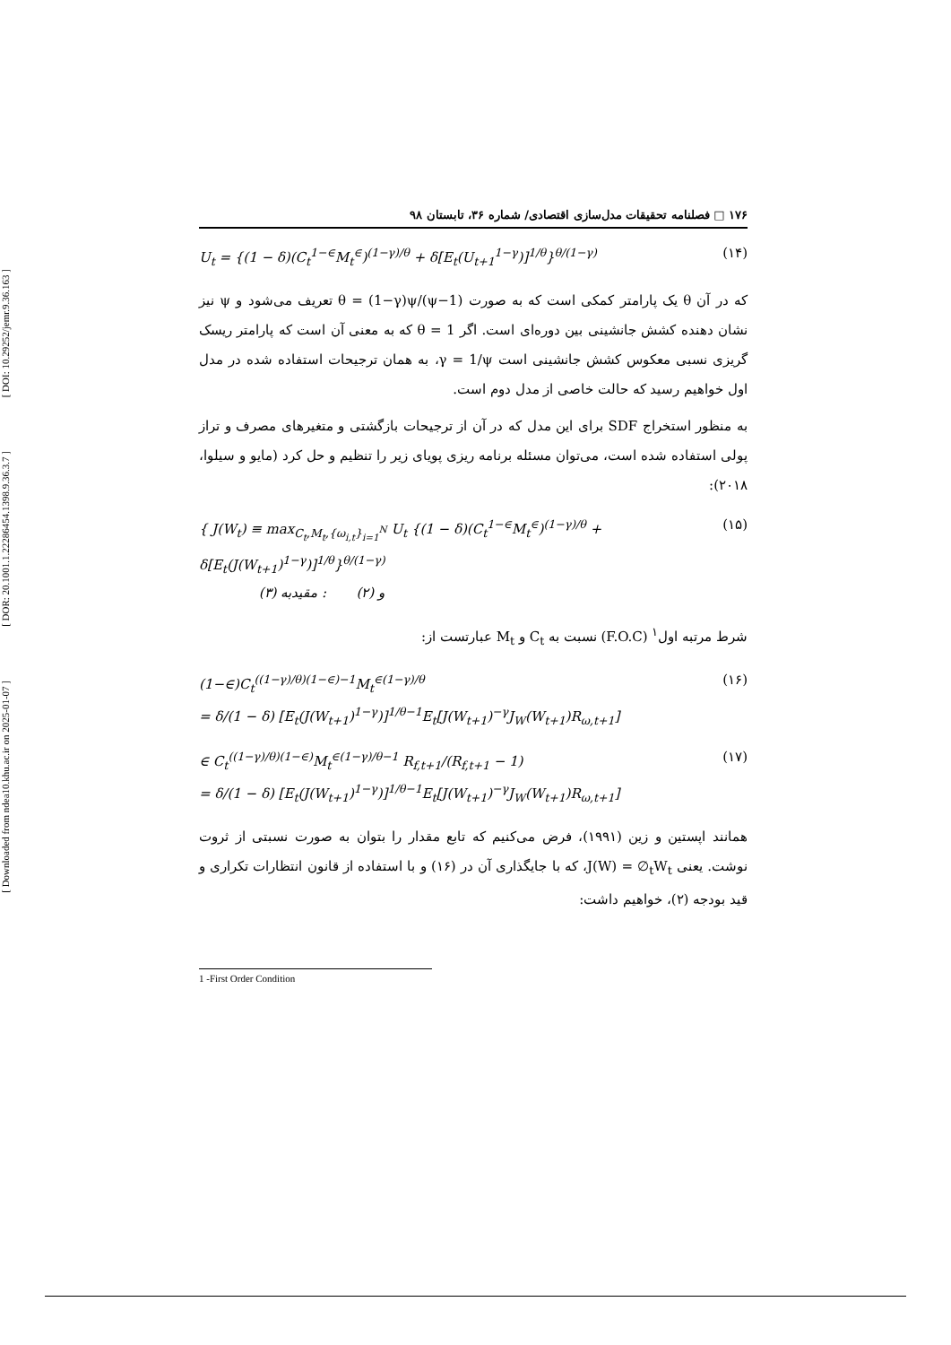[ DOI: 10.29252/jemr.9.36.163 ]
[ DOR: 20.1001.1.22286454.1398.9.36.3.7 ]
[ Downloaded from ndea10.khu.ac.ir on 2025-01-07 ]
۱۷۶ □ فصلنامه تحقیقات مدل‌سازی اقتصادی/ شماره ۳۶، تابستان ۹۸
U<sub>t</sub> = {(1 − δ)(C<sub>t</sub><sup>1−∈</sup>M<sub>t</sub><sup>∈</sup>)<sup>(1−γ)/θ</sup> + δ[E<sub>t</sub>(U<sub>t+1</sub><sup>1−γ</sup>)]<sup>1/θ</sup>}<sup>θ/(1−γ)</sup> (۱۴)
که در آن θ یک پارامتر کمکی است که به صورت θ = (1−γ)ψ/(ψ−1) تعریف می‌شود و ψ نیز نشان دهنده کشش جانشینی بین دوره‌ای است. اگر θ = 1 که به معنی آن است که پارامتر ریسک گریزی نسبی معکوس کشش جانشینی است γ = 1/ψ، به همان ترجیحات استفاده شده در مدل اول خواهیم رسید که حالت خاصی از مدل دوم است.
به منظور استخراج SDF برای این مدل که در آن از ترجیحات بازگشتی و متغیرهای مصرف و تراز پولی استفاده شده است، می‌توان مسئله برنامه ریزی پویای زیر را تنظیم و حل کرد (مایو و سیلوا، ۲۰۱۸):
{ J(W<sub>t</sub>) ≡ max<sub>C<sub>t</sub>,M<sub>t</sub>,{ω<sub>i,t</sub>}<sub>i=1</sub><sup>N</sup></sub> U<sub>t</sub> {(1 − δ)(C<sub>t</sub><sup>1−∈</sup>M<sub>t</sub><sup>∈</sup>)<sup>(1−γ)/θ</sup> + δ[E<sub>t</sub>(J(W<sub>t+1</sub>)<sup>1−γ</sup>)]<sup>1/θ</sup>}<sup>θ/(1−γ)</sup>
(۳) و (۲) : مقیدبه (۱۵)
شرط مرتبه اول<sup>۱</sup> (F.O.C) نسبت به C<sub>t</sub> و M<sub>t</sub> عبارتست از:
(1−∈)C<sub>t</sub><sup>((1−γ)/θ)(1−∈)−1</sup>M<sub>t</sub><sup>∈(1−γ)/θ</sup>
= δ/(1 − δ) [E<sub>t</sub>(J(W<sub>t+1</sub>)<sup>1−γ</sup>)]<sup>1/θ−1</sup>E<sub>t</sub>[J(W<sub>t+1</sub>)<sup>−γ</sup>J<sub>W</sub>(W<sub>t+1</sub>)R<sub>ω,t+1</sub>] (۱۶)
∈ C<sub>t</sub><sup>((1−γ)/θ)(1−∈)</sup>M<sub>t</sub><sup>∈(1−γ)/θ−1</sup> R<sub>f,t+1</sub>/(R<sub>f,t+1</sub> − 1)
= δ/(1 − δ) [E<sub>t</sub>(J(W<sub>t+1</sub>)<sup>1−γ</sup>)]<sup>1/θ−1</sup>E<sub>t</sub>[J(W<sub>t+1</sub>)<sup>−γ</sup>J<sub>W</sub>(W<sub>t+1</sub>)R<sub>ω,t+1</sub>] (۱۷)
همانند اپستین و زین (۱۹۹۱)، فرض می‌کنیم که تابع مقدار را بتوان به صورت نسبتی از ثروت نوشت. یعنی J(W) = ∅<sub>t</sub>W<sub>t</sub>، که با جایگذاری آن در (۱۶) و با استفاده از قانون انتظارات تکراری و قید بودجه (۲)، خواهیم داشت:
1 -First Order Condition